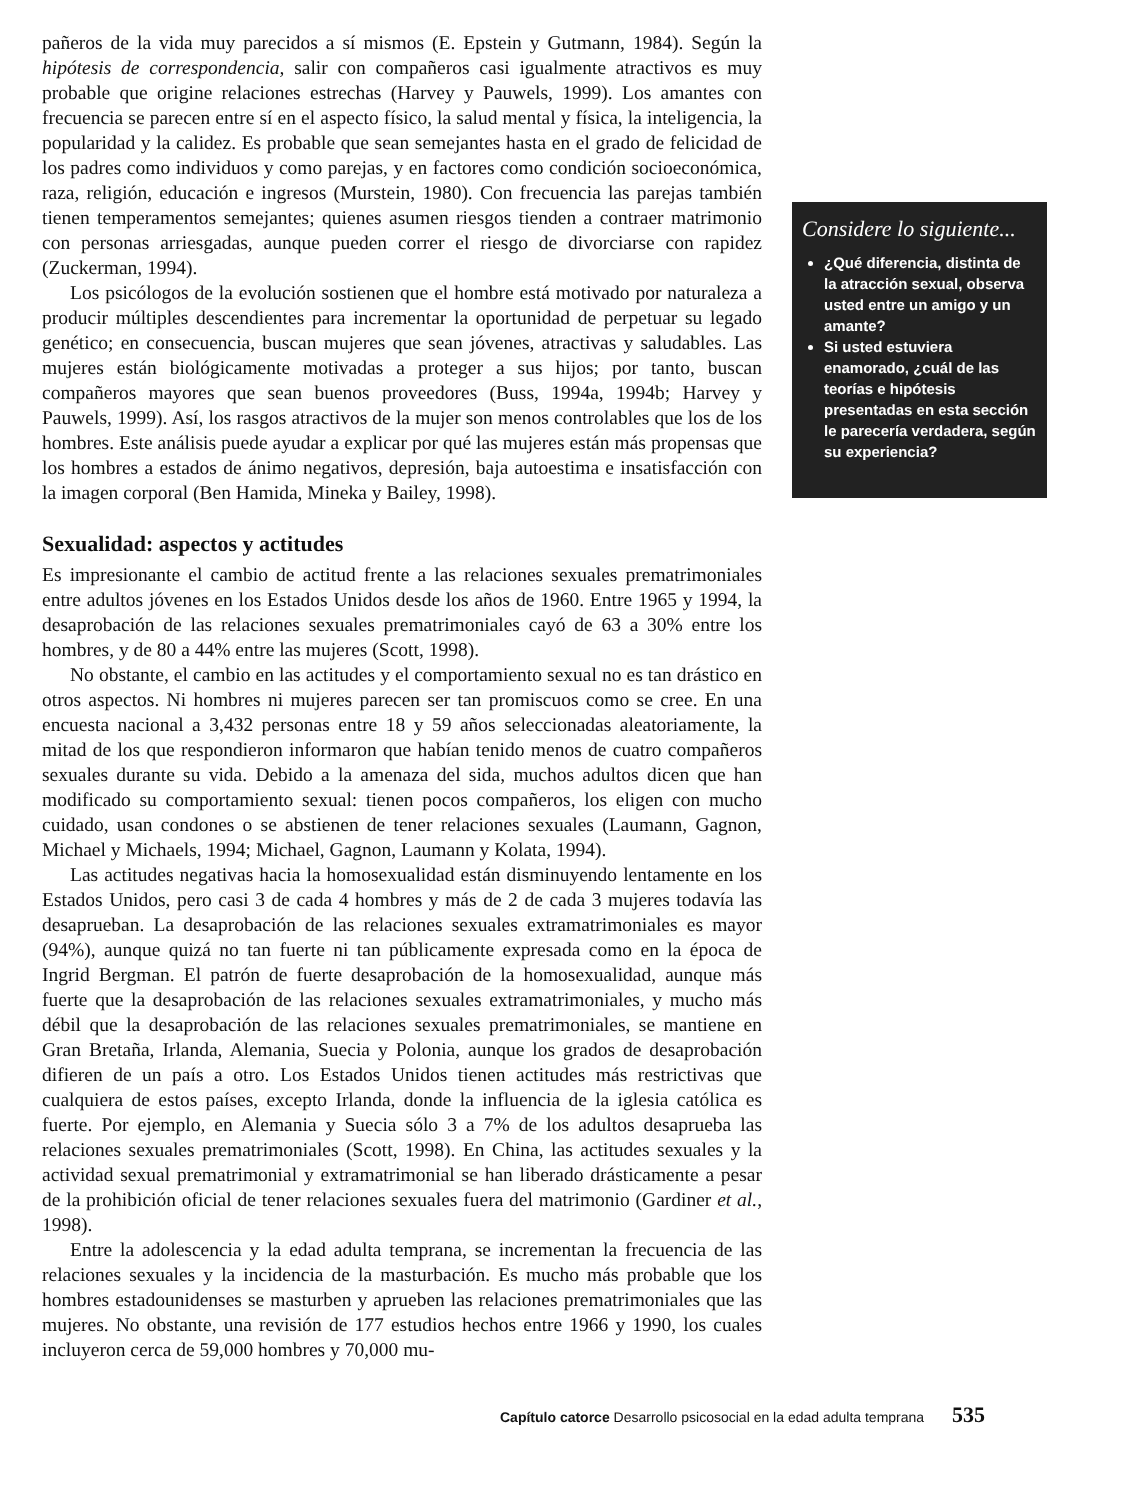pañeros de la vida muy parecidos a sí mismos (E. Epstein y Gutmann, 1984). Según la hipótesis de correspondencia, salir con compañeros casi igualmente atractivos es muy probable que origine relaciones estrechas (Harvey y Pauwels, 1999). Los amantes con frecuencia se parecen entre sí en el aspecto físico, la salud mental y física, la inteligencia, la popularidad y la calidez. Es probable que sean semejantes hasta en el grado de felicidad de los padres como individuos y como parejas, y en factores como condición socioeconómica, raza, religión, educación e ingresos (Murstein, 1980). Con frecuencia las parejas también tienen temperamentos semejantes; quienes asumen riesgos tienden a contraer matrimonio con personas arriesgadas, aunque pueden correr el riesgo de divorciarse con rapidez (Zuckerman, 1994).
Los psicólogos de la evolución sostienen que el hombre está motivado por naturaleza a producir múltiples descendientes para incrementar la oportunidad de perpetuar su legado genético; en consecuencia, buscan mujeres que sean jóvenes, atractivas y saludables. Las mujeres están biológicamente motivadas a proteger a sus hijos; por tanto, buscan compañeros mayores que sean buenos proveedores (Buss, 1994a, 1994b; Harvey y Pauwels, 1999). Así, los rasgos atractivos de la mujer son menos controlables que los de los hombres. Este análisis puede ayudar a explicar por qué las mujeres están más propensas que los hombres a estados de ánimo negativos, depresión, baja autoestima e insatisfacción con la imagen corporal (Ben Hamida, Mineka y Bailey, 1998).
Sexualidad: aspectos y actitudes
Es impresionante el cambio de actitud frente a las relaciones sexuales prematrimoniales entre adultos jóvenes en los Estados Unidos desde los años de 1960. Entre 1965 y 1994, la desaprobación de las relaciones sexuales prematrimoniales cayó de 63 a 30% entre los hombres, y de 80 a 44% entre las mujeres (Scott, 1998).
No obstante, el cambio en las actitudes y el comportamiento sexual no es tan drástico en otros aspectos. Ni hombres ni mujeres parecen ser tan promiscuos como se cree. En una encuesta nacional a 3,432 personas entre 18 y 59 años seleccionadas aleatoriamente, la mitad de los que respondieron informaron que habían tenido menos de cuatro compañeros sexuales durante su vida. Debido a la amenaza del sida, muchos adultos dicen que han modificado su comportamiento sexual: tienen pocos compañeros, los eligen con mucho cuidado, usan condones o se abstienen de tener relaciones sexuales (Laumann, Gagnon, Michael y Michaels, 1994; Michael, Gagnon, Laumann y Kolata, 1994).
Las actitudes negativas hacia la homosexualidad están disminuyendo lentamente en los Estados Unidos, pero casi 3 de cada 4 hombres y más de 2 de cada 3 mujeres todavía las desaprueban. La desaprobación de las relaciones sexuales extramatrimoniales es mayor (94%), aunque quizá no tan fuerte ni tan públicamente expresada como en la época de Ingrid Bergman. El patrón de fuerte desaprobación de la homosexualidad, aunque más fuerte que la desaprobación de las relaciones sexuales extramatrimoniales, y mucho más débil que la desaprobación de las relaciones sexuales prematrimoniales, se mantiene en Gran Bretaña, Irlanda, Alemania, Suecia y Polonia, aunque los grados de desaprobación difieren de un país a otro. Los Estados Unidos tienen actitudes más restrictivas que cualquiera de estos países, excepto Irlanda, donde la influencia de la iglesia católica es fuerte. Por ejemplo, en Alemania y Suecia sólo 3 a 7% de los adultos desaprueba las relaciones sexuales prematrimoniales (Scott, 1998). En China, las actitudes sexuales y la actividad sexual prematrimonial y extramatrimonial se han liberado drásticamente a pesar de la prohibición oficial de tener relaciones sexuales fuera del matrimonio (Gardiner et al., 1998).
Entre la adolescencia y la edad adulta temprana, se incrementan la frecuencia de las relaciones sexuales y la incidencia de la masturbación. Es mucho más probable que los hombres estadounidenses se masturben y aprueben las relaciones prematrimoniales que las mujeres. No obstante, una revisión de 177 estudios hechos entre 1966 y 1990, los cuales incluyeron cerca de 59,000 hombres y 70,000 mu-
Considere lo siguiente...
¿Qué diferencia, distinta de la atracción sexual, observa usted entre un amigo y un amante?
Si usted estuviera enamorado, ¿cuál de las teorías e hipótesis presentadas en esta sección le parecería verdadera, según su experiencia?
Capítulo catorce Desarrollo psicosocial en la edad adulta temprana 535